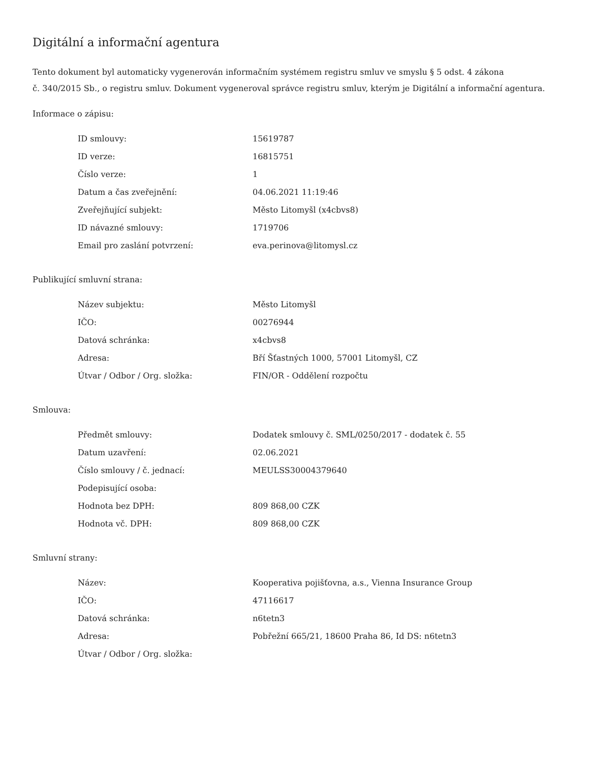Digitální a informační agentura
Tento dokument byl automaticky vygenerován informačním systémem registru smluv ve smyslu § 5 odst. 4 zákona
č. 340/2015 Sb., o registru smluv. Dokument vygeneroval správce registru smluv, kterým je Digitální a informační agentura.
Informace o zápisu:
| ID smlouvy: | 15619787 |
| ID verze: | 16815751 |
| Číslo verze: | 1 |
| Datum a čas zveřejnění: | 04.06.2021 11:19:46 |
| Zveřejňující subjekt: | Město Litomyšl (x4cbvs8) |
| ID návazné smlouvy: | 1719706 |
| Email pro zaslání potvrzení: | eva.perinova@litomysl.cz |
Publikující smluvní strana:
| Název subjektu: | Město Litomyšl |
| IČO: | 00276944 |
| Datová schránka: | x4cbvs8 |
| Adresa: | Bří Šťastných 1000, 57001 Litomyšl, CZ |
| Útvar / Odbor / Org. složka: | FIN/OR - Oddělení rozpočtu |
Smlouva:
| Předmět smlouvy: | Dodatek smlouvy č. SML/0250/2017 - dodatek č. 55 |
| Datum uzavření: | 02.06.2021 |
| Číslo smlouvy / č. jednací: | MEULSS30004379640 |
| Podepisující osoba: | |
| Hodnota bez DPH: | 809 868,00 CZK |
| Hodnota vč. DPH: | 809 868,00 CZK |
Smluvní strany:
| Název: | Kooperativa pojišťovna, a.s., Vienna Insurance Group |
| IČO: | 47116617 |
| Datová schránka: | n6tetn3 |
| Adresa: | Pobřežní 665/21, 18600 Praha 86, Id DS: n6tetn3 |
| Útvar / Odbor / Org. složka: | |